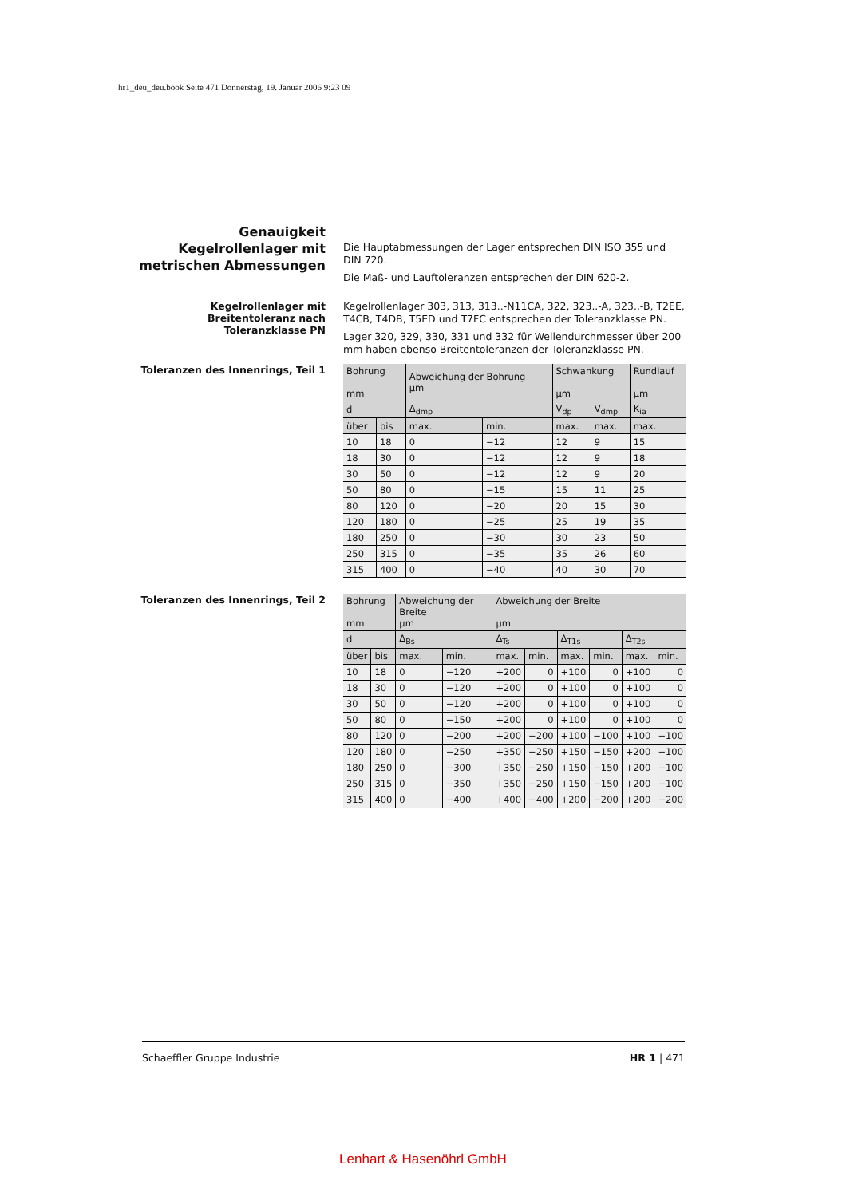hr1_deu_deu.book Seite 471 Donnerstag, 19. Januar 2006 9:23 09
Genauigkeit
Kegelrollenlager mit
metrischen Abmessungen
Die Hauptabmessungen der Lager entsprechen DIN ISO 355 und DIN 720.
Die Maß- und Lauftoleranzen entsprechen der DIN 620-2.
Kegelrollenlager mit
Breitentoleranz nach
Toleranzklasse PN
Kegelrollenlager 303, 313, 313..-N11CA, 322, 323..-A, 323..-B, T2EE, T4CB, T4DB, T5ED und T7FC entsprechen der Toleranzklasse PN.
Lager 320, 329, 330, 331 und 332 für Wellendurchmesser über 200 mm haben ebenso Breitentoleranzen der Toleranzklasse PN.
Toleranzen des Innenrings, Teil 1
| Bohrung mm | | Abweichung der Bohrung µm | | Schwankung µm | | Rundlauf µm |
| --- | --- | --- | --- | --- | --- | --- |
| d | | Δ<sub>dmp</sub> | | V<sub>dp</sub> | V<sub>dmp</sub> | K<sub>ia</sub> |
| über | bis | max. | min. | max. | max. | max. |
| 10 | 18 | 0 | −12 | 12 | 9 | 15 |
| 18 | 30 | 0 | −12 | 12 | 9 | 18 |
| 30 | 50 | 0 | −12 | 12 | 9 | 20 |
| 50 | 80 | 0 | −15 | 15 | 11 | 25 |
| 80 | 120 | 0 | −20 | 20 | 15 | 30 |
| 120 | 180 | 0 | −25 | 25 | 19 | 35 |
| 180 | 250 | 0 | −30 | 30 | 23 | 50 |
| 250 | 315 | 0 | −35 | 35 | 26 | 60 |
| 315 | 400 | 0 | −40 | 40 | 30 | 70 |
Toleranzen des Innenrings, Teil 2
| Bohrung mm | | Abweichung der Breite µm | | Abweichung der Breite µm | | | | | |
| --- | --- | --- | --- | --- | --- | --- | --- | --- | --- |
| d | | Δ<sub>Bs</sub> | | Δ<sub>Ts</sub> | | Δ<sub>T1s</sub> | | Δ<sub>T2s</sub> | |
| über | bis | max. | min. | max. | min. | max. | min. | max. | min. |
| 10 | 18 | 0 | −120 | +200 | 0 | +100 | 0 | +100 | 0 |
| 18 | 30 | 0 | −120 | +200 | 0 | +100 | 0 | +100 | 0 |
| 30 | 50 | 0 | −120 | +200 | 0 | +100 | 0 | +100 | 0 |
| 50 | 80 | 0 | −150 | +200 | 0 | +100 | 0 | +100 | 0 |
| 80 | 120 | 0 | −200 | +200 | −200 | +100 | −100 | +100 | −100 |
| 120 | 180 | 0 | −250 | +350 | −250 | +150 | −150 | +200 | −100 |
| 180 | 250 | 0 | −300 | +350 | −250 | +150 | −150 | +200 | −100 |
| 250 | 315 | 0 | −350 | +350 | −250 | +150 | −150 | +200 | −100 |
| 315 | 400 | 0 | −400 | +400 | −400 | +200 | −200 | +200 | −200 |
Schaeffler Gruppe Industrie HR 1 | 471
Lenhart & Hasenöhrl GmbH